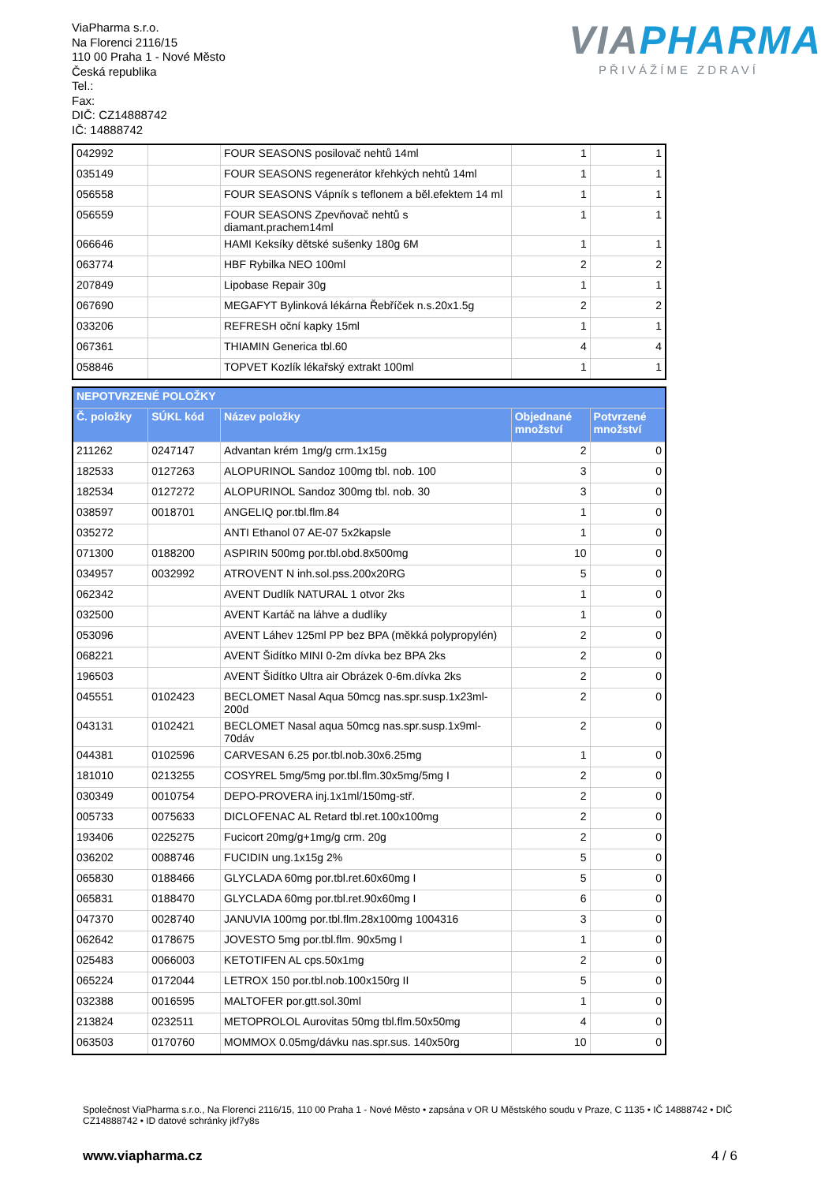VIAPHARMA
PŘIVÁŽÍME ZDRAVÍ
ViaPharma s.r.o.
Na Florenci 2116/15
110 00 Praha 1 - Nové Město
Česká republika
Tel.:
Fax:
DIČ: CZ14888742
IČ: 14888742
| 042992 | | FOUR SEASONS posilovač nehtů 14ml | 1 | 1 |
| 035149 | | FOUR SEASONS regenerátor křehkých nehtů 14ml | 1 | 1 |
| 056558 | | FOUR SEASONS Vápník s teflonem a běl.efektem 14 ml | 1 | 1 |
| 056559 | | FOUR SEASONS Zpevňovač nehtů s diamant.prachem14ml | 1 | 1 |
| 066646 | | HAMI Keksíky dětské sušenky 180g 6M | 1 | 1 |
| 063774 | | HBF Rybilka NEO 100ml | 2 | 2 |
| 207849 | | Lipobase Repair 30g | 1 | 1 |
| 067690 | | MEGAFYT Bylinková lékárna Řebříček n.s.20x1.5g | 2 | 2 |
| 033206 | | REFRESH oční kapky 15ml | 1 | 1 |
| 067361 | | THIAMIN Generica tbl.60 | 4 | 4 |
| 058846 | | TOPVET Kozlík lékařský extrakt 100ml | 1 | 1 |
| NEPOTVRZENÉ POLOŽKY | | | | |
| --- | --- | --- | --- | --- |
| Č. položky | SÚKL kód | Název položky | Objednané množství | Potvrzené množství |
| 211262 | 0247147 | Advantan krém 1mg/g crm.1x15g | 2 | 0 |
| 182533 | 0127263 | ALOPURINOL Sandoz 100mg tbl. nob. 100 | 3 | 0 |
| 182534 | 0127272 | ALOPURINOL Sandoz 300mg tbl. nob. 30 | 3 | 0 |
| 038597 | 0018701 | ANGELIQ por.tbl.flm.84 | 1 | 0 |
| 035272 | | ANTI Ethanol 07 AE-07 5x2kapsle | 1 | 0 |
| 071300 | 0188200 | ASPIRIN 500mg por.tbl.obd.8x500mg | 10 | 0 |
| 034957 | 0032992 | ATROVENT N inh.sol.pss.200x20RG | 5 | 0 |
| 062342 | | AVENT Dudlík NATURAL 1 otvor 2ks | 1 | 0 |
| 032500 | | AVENT Kartáč na láhve a dudlíky | 1 | 0 |
| 053096 | | AVENT Láhev 125ml PP bez BPA (měkká polypropylén) | 2 | 0 |
| 068221 | | AVENT Šidítko MINI 0-2m dívka bez BPA 2ks | 2 | 0 |
| 196503 | | AVENT Šidítko Ultra air Obrázek 0-6m.dívka 2ks | 2 | 0 |
| 045551 | 0102423 | BECLOMET Nasal Aqua 50mcg nas.spr.susp.1x23ml-200d | 2 | 0 |
| 043131 | 0102421 | BECLOMET Nasal aqua 50mcg nas.spr.susp.1x9ml-70dáv | 2 | 0 |
| 044381 | 0102596 | CARVESAN 6.25 por.tbl.nob.30x6.25mg | 1 | 0 |
| 181010 | 0213255 | COSYREL 5mg/5mg por.tbl.flm.30x5mg/5mg I | 2 | 0 |
| 030349 | 0010754 | DEPO-PROVERA inj.1x1ml/150mg-stř. | 2 | 0 |
| 005733 | 0075633 | DICLOFENAC AL Retard tbl.ret.100x100mg | 2 | 0 |
| 193406 | 0225275 | Fucicort 20mg/g+1mg/g crm. 20g | 2 | 0 |
| 036202 | 0088746 | FUCIDIN ung.1x15g 2% | 5 | 0 |
| 065830 | 0188466 | GLYCLADA 60mg por.tbl.ret.60x60mg I | 5 | 0 |
| 065831 | 0188470 | GLYCLADA 60mg por.tbl.ret.90x60mg I | 6 | 0 |
| 047370 | 0028740 | JANUVIA 100mg por.tbl.flm.28x100mg 1004316 | 3 | 0 |
| 062642 | 0178675 | JOVESTO 5mg por.tbl.flm. 90x5mg I | 1 | 0 |
| 025483 | 0066003 | KETOTIFEN AL cps.50x1mg | 2 | 0 |
| 065224 | 0172044 | LETROX 150 por.tbl.nob.100x150rg II | 5 | 0 |
| 032388 | 0016595 | MALTOFER por.gtt.sol.30ml | 1 | 0 |
| 213824 | 0232511 | METOPROLOL Aurovitas 50mg tbl.flm.50x50mg | 4 | 0 |
| 063503 | 0170760 | MOMMOX 0.05mg/dávku nas.spr.sus. 140x50rg | 10 | 0 |
Společnost ViaPharma s.r.o., Na Florenci 2116/15, 110 00 Praha 1 - Nové Město • zapsána v OR U Městského soudu v Praze, C 1135 • IČ 14888742 • DIČ CZ14888742 • ID datové schránky jkf7y8s
www.viapharma.cz 4 / 6